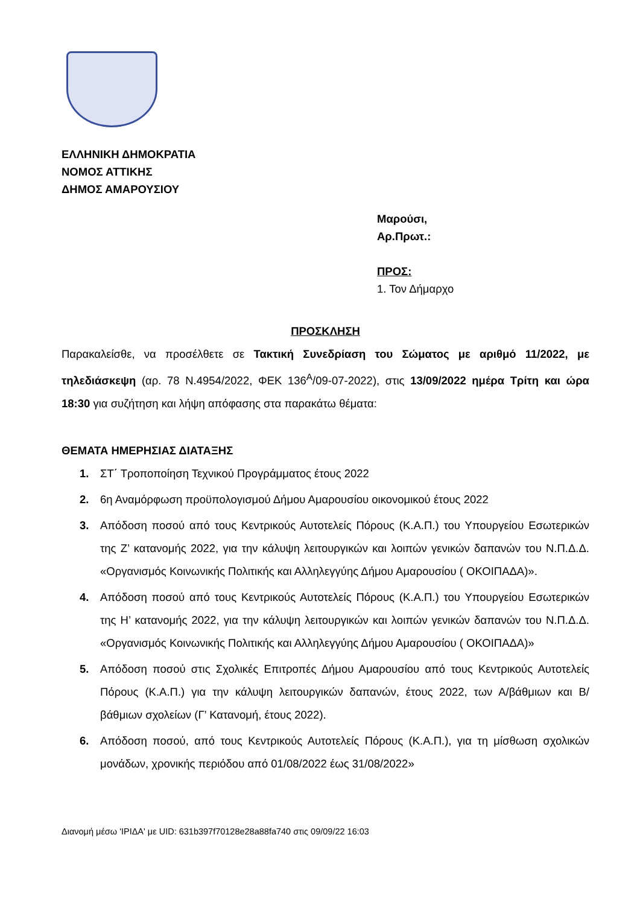ΕΛΛΗΝΙΚΗ ΔΗΜΟΚΡΑΤΙΑ
ΝΟΜΟΣ ΑΤΤΙΚΗΣ
ΔΗΜΟΣ ΑΜΑΡΟΥΣΙΟΥ
Μαρούσι,
Αρ.Πρωτ.:
ΠΡΟΣ:
1. Τον Δήμαρχο
ΠΡΟΣΚΛΗΣΗ
Παρακαλείσθε, να προσέλθετε σε Τακτική Συνεδρίαση του Σώματος με αριθμό 11/2022, με τηλεδιάσκεψη (αρ. 78 Ν.4954/2022, ΦΕΚ 136<sup>Α</sup>/09-07-2022), στις 13/09/2022 ημέρα Τρίτη και ώρα 18:30 για συζήτηση και λήψη απόφασης στα παρακάτω θέματα:
ΘΕΜΑΤΑ ΗΜΕΡΗΣΙΑΣ ΔΙΑΤΑΞΗΣ
1. ΣΤ΄ Τροποποίηση Τεχνικού Προγράμματος έτους 2022
2. 6η Αναμόρφωση προϋπολογισμού Δήμου Αμαρουσίου οικονομικού έτους 2022
3. Απόδοση ποσού από τους Κεντρικούς Αυτοτελείς Πόρους (Κ.Α.Π.) του Υπουργείου Εσωτερικών της Ζ’ κατανομής 2022, για την κάλυψη λειτουργικών και λοιπών γενικών δαπανών του Ν.Π.Δ.Δ. «Οργανισμός Κοινωνικής Πολιτικής και Αλληλεγγύης Δήμου Αμαρουσίου ( ΟΚΟΙΠΑΔΑ)».
4. Απόδοση ποσού από τους Κεντρικούς Αυτοτελείς Πόρους (Κ.Α.Π.) του Υπουργείου Εσωτερικών της Η’ κατανομής 2022, για την κάλυψη λειτουργικών και λοιπών γενικών δαπανών του Ν.Π.Δ.Δ. «Οργανισμός Κοινωνικής Πολιτικής και Αλληλεγγύης Δήμου Αμαρουσίου ( ΟΚΟΙΠΑΔΑ)»
5. Απόδοση ποσού στις Σχολικές Επιτροπές Δήμου Αμαρουσίου από τους Κεντρικούς Αυτοτελείς Πόρους (Κ.Α.Π.) για την κάλυψη λειτουργικών δαπανών, έτους 2022, των Α/βάθμιων και Β/βάθμιων σχολείων (Γ’ Κατανομή, έτους 2022).
6. Απόδοση ποσού, από τους Κεντρικούς Αυτοτελείς Πόρους (Κ.Α.Π.), για τη μίσθωση σχολικών μονάδων, χρονικής περιόδου από 01/08/2022 έως 31/08/2022»
Διανομή μέσω 'ΙΡΙΔΑ' με UID: 631b397f70128e28a88fa740 στις 09/09/22 16:03